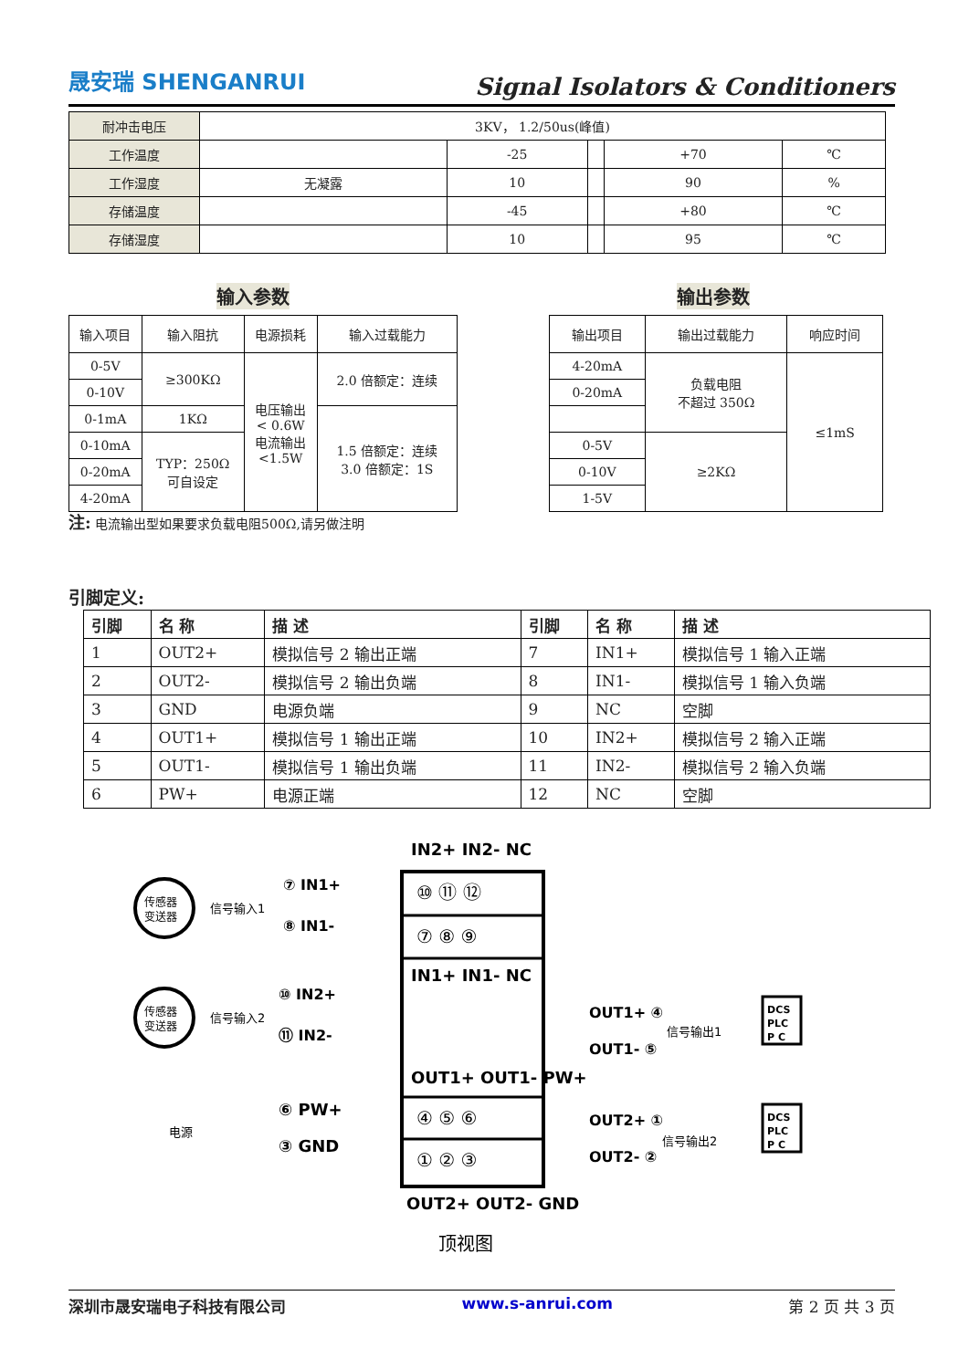晟安瑞 SHENGANRUI Signal Isolators & Conditioners
| 耐冲击电压 | 3KV， 1.2/50us(峰值) | | | | |
| 工作温度 | | -25 | | +70 | ℃ |
| 工作湿度 | 无凝露 | 10 | | 90 | % |
| 存储温度 | | -45 | | +80 | ℃ |
| 存储湿度 | | 10 | | 95 | ℃ |
输入参数 输出参数
| 输入项目 | 输入阻抗 | 电源损耗 | 输入过载能力 |
| 0-5V | ≥300KΩ | 电压输出 < 0.6W 电流输出 <1.5W | 2.0 倍额定：连续 |
| 0-10V | | | |
| 0-1mA | 1KΩ | | 1.5 倍额定：连续 3.0 倍额定：1S |
| 0-10mA | TYP：250Ω 可自设定 | | |
| 0-20mA | | | |
| 4-20mA | | | |
| 输出项目 | 输出过载能力 | 响应时间 |
| 4-20mA | 负载电阻 不超过 350Ω | ≤1mS |
| 0-20mA | | |
| 0-5V | ≥2KΩ | |
| 0-10V | | |
| 1-5V | | |
注: 电流输出型如果要求负载电阻500Ω,请另做注明
引脚定义:
| 引脚 | 名 称 | 描 述 | 引脚 | 名 称 | 描 述 |
| --- | --- | --- | --- | --- | --- |
| 1 | OUT2+ | 模拟信号 2 输出正端 | 7 | IN1+ | 模拟信号 1 输入正端 |
| 2 | OUT2- | 模拟信号 2 输出负端 | 8 | IN1- | 模拟信号 1 输入负端 |
| 3 | GND | 电源负端 | 9 | NC | 空脚 |
| 4 | OUT1+ | 模拟信号 1 输出正端 | 10 | IN2+ | 模拟信号 2 输入正端 |
| 5 | OUT1- | 模拟信号 1 输出负端 | 11 | IN2- | 模拟信号 2 输入负端 |
| 6 | PW+ | 电源正端 | 12 | NC | 空脚 |
IN2+ IN2- NC
⑩ ⑪ ⑫
⑦ ⑧ ⑨
IN1+ IN1- NC
OUT1+ OUT1- PW+
④ ⑤ ⑥
① ② ③
OUT2+ OUT2- GND
顶视图
传感器
变送器
信号输入1
⑦ IN1+
⑧ IN1-
传感器
变送器
信号输入2
⑩ IN2+
⑪ IN2-
电源
⑥ PW+
③ GND
OUT1+ ④
OUT1- ⑤
信号输出1
DCS
PLC
P C
OUT2+ ①
OUT2- ②
信号输出2
DCS
PLC
P C
深圳市晟安瑞电子科技有限公司 www.s-anrui.com 第 2 页 共 3 页